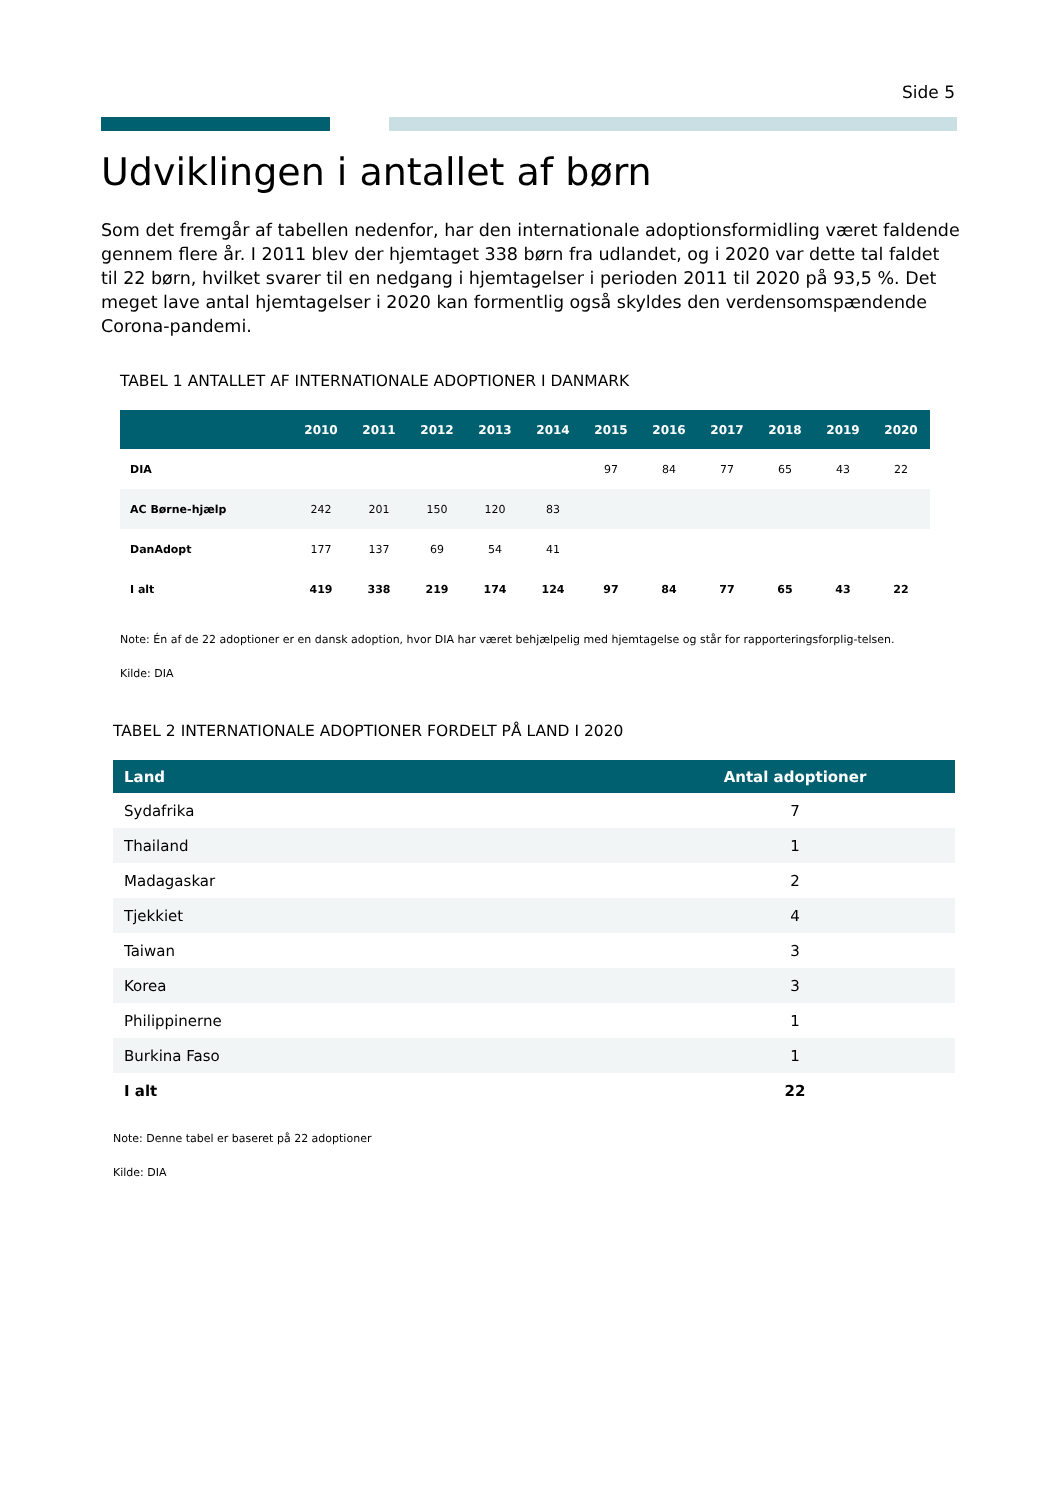Side 5
Udviklingen i antallet af børn
Som det fremgår af tabellen nedenfor, har den internationale adoptionsformidling været faldende gennem flere år. I 2011 blev der hjemtaget 338 børn fra udlandet, og i 2020 var dette tal faldet til 22 børn, hvilket svarer til en nedgang i hjemtagelser i perioden 2011 til 2020 på 93,5 %. Det meget lave antal hjemtagelser i 2020 kan formentlig også skyldes den verdensomspændende Corona-pandemi.
TABEL 1 ANTALLET AF INTERNATIONALE ADOPTIONER I DANMARK
| | 2010 | 2011 | 2012 | 2013 | 2014 | 2015 | 2016 | 2017 | 2018 | 2019 | 2020 |
| --- | --- | --- | --- | --- | --- | --- | --- | --- | --- | --- | --- |
| DIA | | | | | | 97 | 84 | 77 | 65 | 43 | 22 |
| AC Børne-hjælp | 242 | 201 | 150 | 120 | 83 | | | | | | |
| DanAdopt | 177 | 137 | 69 | 54 | 41 | | | | | | |
| I alt | 419 | 338 | 219 | 174 | 124 | 97 | 84 | 77 | 65 | 43 | 22 |
Note: Én af de 22 adoptioner er en dansk adoption, hvor DIA har været behjælpelig med hjemtagelse og står for rapporteringsforplig-telsen.
Kilde: DIA
TABEL 2 INTERNATIONALE ADOPTIONER FORDELT PÅ LAND I 2020
| Land | Antal adoptioner |
| --- | --- |
| Sydafrika | 7 |
| Thailand | 1 |
| Madagaskar | 2 |
| Tjekkiet | 4 |
| Taiwan | 3 |
| Korea | 3 |
| Philippinerne | 1 |
| Burkina Faso | 1 |
| I alt | 22 |
Note: Denne tabel er baseret på 22 adoptioner
Kilde: DIA